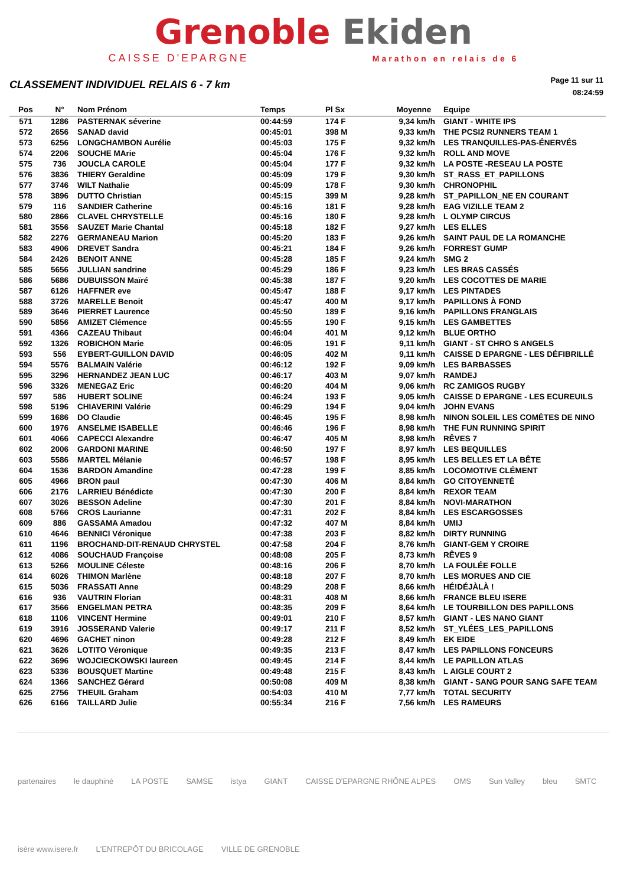Grenoble Ekiden
CAISSE D'EPARGNE Marathon en relais de 6
CLASSEMENT INDIVIDUEL RELAIS 6 - 7 km
Page 11 sur 11
08:24:59
| Pos | N° | Nom Prénom | Temps | Pl Sx | Moyenne | Equipe |
| --- | --- | --- | --- | --- | --- | --- |
| 571 | 1286 | PASTERNAK séverine | 00:44:59 | 174 F | 9,34 km/h | GIANT - WHITE IPS |
| 572 | 2656 | SANAD david | 00:45:01 | 398 M | 9,33 km/h | THE PCSI2 RUNNERS TEAM 1 |
| 573 | 6256 | LONGCHAMBON Aurélie | 00:45:03 | 175 F | 9,32 km/h | LES TRANQUILLES-PAS-ÉNERVÉS |
| 574 | 2206 | SOUCHE MArie | 00:45:04 | 176 F | 9,32 km/h | ROLL AND MOVE |
| 575 | 736 | JOUCLA CAROLE | 00:45:04 | 177 F | 9,32 km/h | LA POSTE -RESEAU LA POSTE |
| 576 | 3836 | THIERY Geraldine | 00:45:09 | 179 F | 9,30 km/h | ST_RASS_ET_PAPILLONS |
| 577 | 3746 | WILT Nathalie | 00:45:09 | 178 F | 9,30 km/h | CHRONOPHIL |
| 578 | 3896 | DUTTO Christian | 00:45:15 | 399 M | 9,28 km/h | ST_PAPILLON_NE EN COURANT |
| 579 | 116 | SANDIER Catherine | 00:45:16 | 181 F | 9,28 km/h | EAG VIZILLE TEAM 2 |
| 580 | 2866 | CLAVEL CHRYSTELLE | 00:45:16 | 180 F | 9,28 km/h | L OLYMP CIRCUS |
| 581 | 3556 | SAUZET Marie Chantal | 00:45:18 | 182 F | 9,27 km/h | LES ELLES |
| 582 | 2276 | GERMANEAU Marion | 00:45:20 | 183 F | 9,26 km/h | SAINT PAUL DE LA ROMANCHE |
| 583 | 4906 | DREVET Sandra | 00:45:21 | 184 F | 9,26 km/h | FORREST GUMP |
| 584 | 2426 | BENOIT ANNE | 00:45:28 | 185 F | 9,24 km/h | SMG 2 |
| 585 | 5656 | JULLIAN sandrine | 00:45:29 | 186 F | 9,23 km/h | LES BRAS CASSÉS |
| 586 | 5686 | DUBUISSON Maïré | 00:45:38 | 187 F | 9,20 km/h | LES COCOTTES DE MARIE |
| 587 | 6126 | HAFFNER eve | 00:45:47 | 188 F | 9,17 km/h | LES PINTADES |
| 588 | 3726 | MARELLE Benoit | 00:45:47 | 400 M | 9,17 km/h | PAPILLONS À FOND |
| 589 | 3646 | PIERRET Laurence | 00:45:50 | 189 F | 9,16 km/h | PAPILLONS FRANGLAIS |
| 590 | 5856 | AMIZET Clémence | 00:45:55 | 190 F | 9,15 km/h | LES GAMBETTES |
| 591 | 4366 | CAZEAU Thibaut | 00:46:04 | 401 M | 9,12 km/h | BLUE ORTHO |
| 592 | 1326 | ROBICHON Marie | 00:46:05 | 191 F | 9,11 km/h | GIANT - ST CHRO S ANGELS |
| 593 | 556 | EYBERT-GUILLON DAVID | 00:46:05 | 402 M | 9,11 km/h | CAISSE D EPARGNE - LES DÉFIBRILLÉ |
| 594 | 5576 | BALMAIN Valérie | 00:46:12 | 192 F | 9,09 km/h | LES BARBASSES |
| 595 | 3296 | HERNANDEZ JEAN LUC | 00:46:17 | 403 M | 9,07 km/h | RAMDEJ |
| 596 | 3326 | MENEGAZ Eric | 00:46:20 | 404 M | 9,06 km/h | RC ZAMIGOS RUGBY |
| 597 | 586 | HUBERT SOLINE | 00:46:24 | 193 F | 9,05 km/h | CAISSE D EPARGNE - LES ECUREUILS |
| 598 | 5196 | CHIAVERINI Valérie | 00:46:29 | 194 F | 9,04 km/h | JOHN EVANS |
| 599 | 1686 | DO Claudie | 00:46:45 | 195 F | 8,98 km/h | NINON SOLEIL LES COMÈTES DE NINO |
| 600 | 1976 | ANSELME ISABELLE | 00:46:46 | 196 F | 8,98 km/h | THE FUN RUNNING SPIRIT |
| 601 | 4066 | CAPECCI Alexandre | 00:46:47 | 405 M | 8,98 km/h | RÊVES 7 |
| 602 | 2006 | GARDONI MARINE | 00:46:50 | 197 F | 8,97 km/h | LES BEQUILLES |
| 603 | 5586 | MARTEL Mélanie | 00:46:57 | 198 F | 8,95 km/h | LES BELLES ET LA BÊTE |
| 604 | 1536 | BARDON Amandine | 00:47:28 | 199 F | 8,85 km/h | LOCOMOTIVE CLÉMENT |
| 605 | 4966 | BRON paul | 00:47:30 | 406 M | 8,84 km/h | GO CITOYENNETÉ |
| 606 | 2176 | LARRIEU Bénédicte | 00:47:30 | 200 F | 8,84 km/h | REXOR TEAM |
| 607 | 3026 | BESSON Adeline | 00:47:30 | 201 F | 8,84 km/h | NOVI-MARATHON |
| 608 | 5766 | CROS Laurianne | 00:47:31 | 202 F | 8,84 km/h | LES ESCARGOSSES |
| 609 | 886 | GASSAMA Amadou | 00:47:32 | 407 M | 8,84 km/h | UMIJ |
| 610 | 4646 | BENNICI Véronique | 00:47:38 | 203 F | 8,82 km/h | DIRTY RUNNING |
| 611 | 1196 | BROCHAND-DIT-RENAUD CHRYSTEL | 00:47:58 | 204 F | 8,76 km/h | GIANT-GEM Y CROIRE |
| 612 | 4086 | SOUCHAUD Françoise | 00:48:08 | 205 F | 8,73 km/h | RÊVES 9 |
| 613 | 5266 | MOULINE Céleste | 00:48:16 | 206 F | 8,70 km/h | LA FOULÉE FOLLE |
| 614 | 6026 | THIMON Marlène | 00:48:18 | 207 F | 8,70 km/h | LES MORUES AND CIE |
| 615 | 5036 | FRASSATI Anne | 00:48:29 | 208 F | 8,66 km/h | HÉ!DÉJÀLÀ ! |
| 616 | 936 | VAUTRIN Florian | 00:48:31 | 408 M | 8,66 km/h | FRANCE BLEU ISERE |
| 617 | 3566 | ENGELMAN PETRA | 00:48:35 | 209 F | 8,64 km/h | LE TOURBILLON DES PAPILLONS |
| 618 | 1106 | VINCENT Hermine | 00:49:01 | 210 F | 8,57 km/h | GIANT - LES NANO GIANT |
| 619 | 3916 | JOSSERAND Valerie | 00:49:17 | 211 F | 8,52 km/h | ST_YLÉES_LES_PAPILLONS |
| 620 | 4696 | GACHET ninon | 00:49:28 | 212 F | 8,49 km/h | EK EIDE |
| 621 | 3626 | LOTITO Véronique | 00:49:35 | 213 F | 8,47 km/h | LES PAPILLONS FONCEURS |
| 622 | 3696 | WOJCIECKOWSKI laureen | 00:49:45 | 214 F | 8,44 km/h | LE PAPILLON ATLAS |
| 623 | 5336 | BOUSQUET Martine | 00:49:48 | 215 F | 8,43 km/h | L AIGLE COURT 2 |
| 624 | 1366 | SANCHEZ Gérard | 00:50:08 | 409 M | 8,38 km/h | GIANT - SANG POUR SANG SAFE TEAM |
| 625 | 2756 | THEUIL Graham | 00:54:03 | 410 M | 7,77 km/h | TOTAL SECURITY |
| 626 | 6166 | TAILLARD Julie | 00:55:34 | 216 F | 7,56 km/h | LES RAMEURS |
partenaires le dauphiné LA POSTE SAMSE istya GIANT CAISSE D'EPARGNE RHÔNE ALPES OMS Sun Valley bleu SMTC isère www.isere.fr L'ENTREPÔT DU BRICOLAGE VILLE DE GRENOBLE